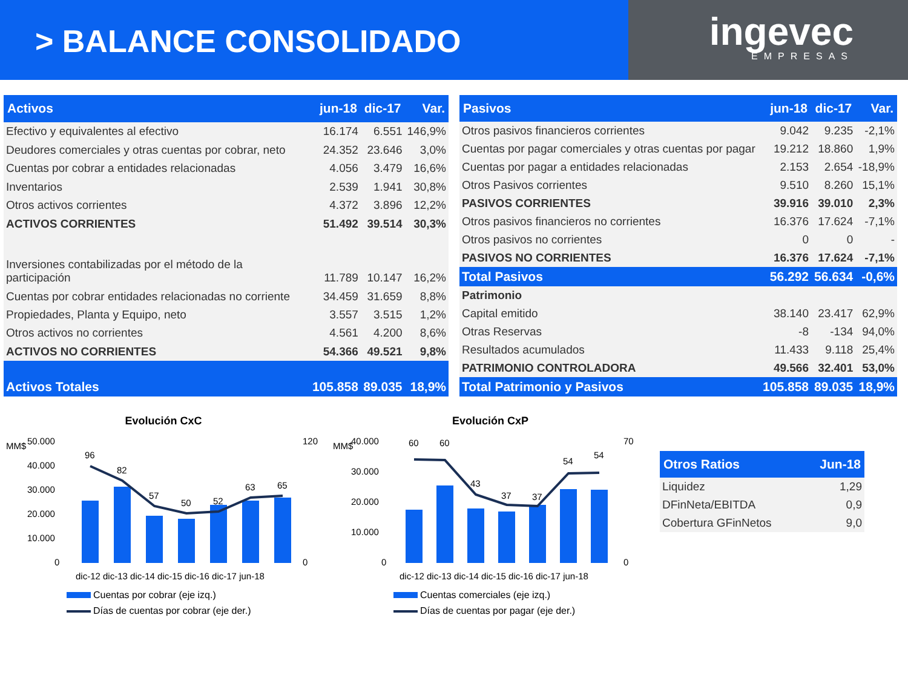> BALANCE CONSOLIDADO
ingevec
EMPRESAS
| Activos | jun-18 | dic-17 | Var. |
| --- | --- | --- | --- |
| Efectivo y equivalentes al efectivo | 16.174 | 6.551 | 146,9% |
| Deudores comerciales y otras cuentas por cobrar, neto | 24.352 | 23.646 | 3,0% |
| Cuentas por cobrar a entidades relacionadas | 4.056 | 3.479 | 16,6% |
| Inventarios | 2.539 | 1.941 | 30,8% |
| Otros activos corrientes | 4.372 | 3.896 | 12,2% |
| ACTIVOS CORRIENTES | 51.492 | 39.514 | 30,3% |
| Inversiones contabilizadas por el método de la participación | 11.789 | 10.147 | 16,2% |
| Cuentas por cobrar entidades relacionadas no corriente | 34.459 | 31.659 | 8,8% |
| Propiedades, Planta y Equipo, neto | 3.557 | 3.515 | 1,2% |
| Otros activos no corrientes | 4.561 | 4.200 | 8,6% |
| ACTIVOS NO CORRIENTES | 54.366 | 49.521 | 9,8% |
| Activos Totales | 105.858 | 89.035 | 18,9% |
| Pasivos | jun-18 | dic-17 | Var. |
| --- | --- | --- | --- |
| Otros pasivos financieros corrientes | 9.042 | 9.235 | -2,1% |
| Cuentas por pagar comerciales y otras cuentas por pagar | 19.212 | 18.860 | 1,9% |
| Cuentas por pagar a entidades relacionadas | 2.153 | 2.654 | -18,9% |
| Otros Pasivos corrientes | 9.510 | 8.260 | 15,1% |
| PASIVOS CORRIENTES | 39.916 | 39.010 | 2,3% |
| Otros pasivos financieros no corrientes | 16.376 | 17.624 | -7,1% |
| Otros pasivos no corrientes | 0 | 0 | - |
| PASIVOS NO CORRIENTES | 16.376 | 17.624 | -7,1% |
| Total Pasivos | 56.292 | 56.634 | -0,6% |
| Patrimonio | | | |
| Capital emitido | 38.140 | 23.417 | 62,9% |
| Otras Reservas | -8 | -134 | 94,0% |
| Resultados acumulados | 11.433 | 9.118 | 25,4% |
| PATRIMONIO CONTROLADORA | 49.566 | 32.401 | 53,0% |
| Total Patrimonio y Pasivos | 105.858 | 89.035 | 18,9% |
Evolución CxC
MM$
50.000
40.000
30.000
20.000
10.000
0
120
0
96
82
57
50
52
63
65
dic-12 dic-13 dic-14 dic-15 dic-16 dic-17 jun-18
Cuentas por cobrar (eje izq.)
Días de cuentas por cobrar (eje der.)
Evolución CxP
MM$
40.000
30.000
20.000
10.000
0
70
0
60
60
43
37
37
54
54
dic-12 dic-13 dic-14 dic-15 dic-16 dic-17 jun-18
Cuentas comerciales (eje izq.)
Días de cuentas por pagar (eje der.)
| Otros Ratios | Jun-18 |
| --- | --- |
| Liquidez | 1,29 |
| DFinNeta/EBITDA | 0,9 |
| Cobertura GFinNetos | 9,0 |